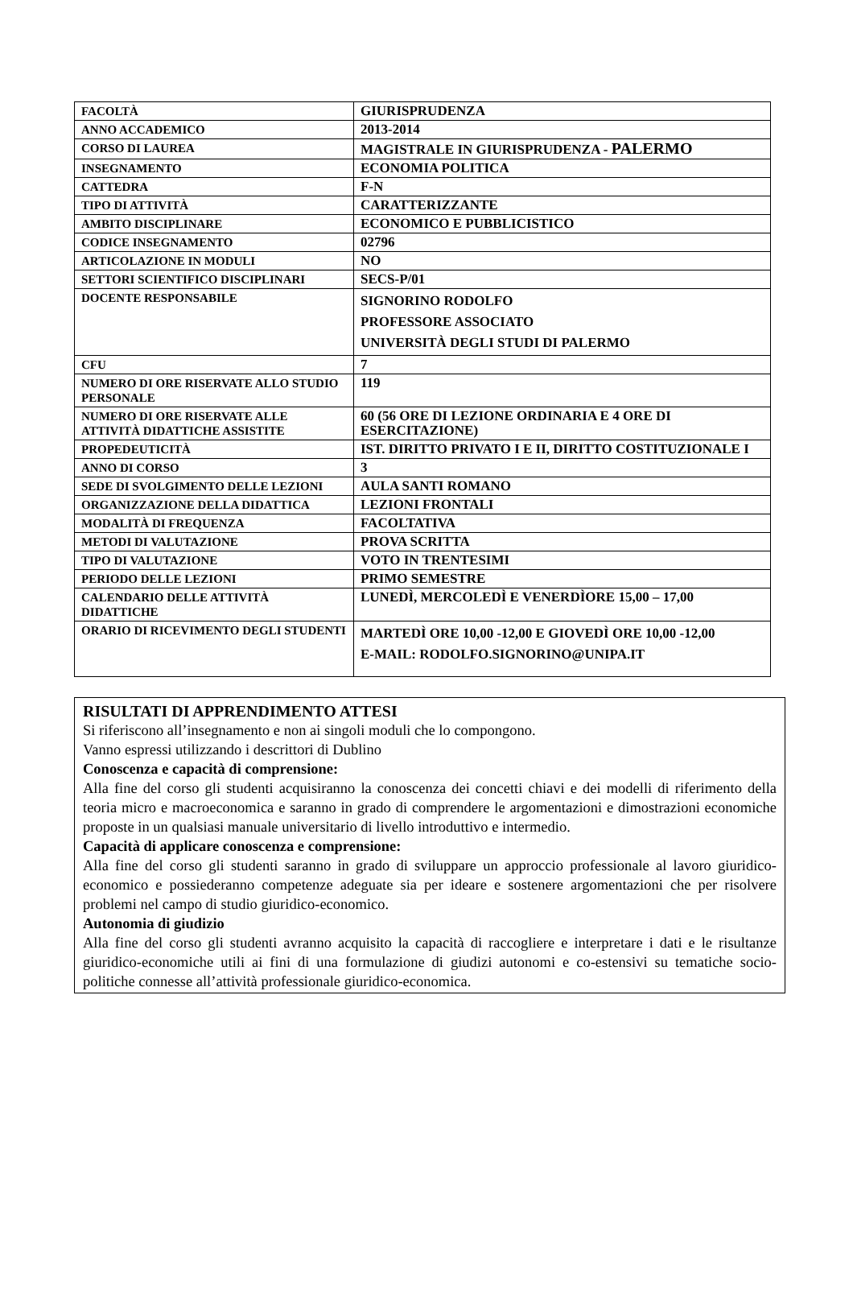| FACOLTÀ | GIURISPRUDENZA |
| ANNO ACCADEMICO | 2013-2014 |
| CORSO DI LAUREA | MAGISTRALE IN GIURISPRUDENZA - PALERMO |
| INSEGNAMENTO | ECONOMIA POLITICA |
| CATTEDRA | F-N |
| TIPO DI ATTIVITÀ | CARATTERIZZANTE |
| AMBITO DISCIPLINARE | ECONOMICO E PUBBLICISTICO |
| CODICE INSEGNAMENTO | 02796 |
| ARTICOLAZIONE IN MODULI | NO |
| SETTORI SCIENTIFICO DISCIPLINARI | SECS-P/01 |
| DOCENTE RESPONSABILE | SIGNORINO RODOLFO PROFESSORE ASSOCIATO UNIVERSITÀ DEGLI STUDI DI PALERMO |
| CFU | 7 |
| NUMERO DI ORE RISERVATE ALLO STUDIO PERSONALE | 119 |
| NUMERO DI ORE RISERVATE ALLE ATTIVITÀ DIDATTICHE ASSISTITE | 60 (56 ORE DI LEZIONE ORDINARIA E 4 ORE DI ESERCITAZIONE) |
| PROPEDEUTICITÀ | IST. DIRITTO PRIVATO I E II, DIRITTO COSTITUZIONALE I |
| ANNO DI CORSO | 3 |
| SEDE DI SVOLGIMENTO DELLE LEZIONI | AULA SANTI ROMANO |
| ORGANIZZAZIONE DELLA DIDATTICA | LEZIONI FRONTALI |
| MODALITÀ DI FREQUENZA | FACOLTATIVA |
| METODI DI VALUTAZIONE | PROVA SCRITTA |
| TIPO DI VALUTAZIONE | VOTO IN TRENTESIMI |
| PERIODO DELLE LEZIONI | PRIMO SEMESTRE |
| CALENDARIO DELLE ATTIVITÀ DIDATTICHE | LUNEDÌ, MERCOLEDÌ E VENERDÌORE 15,00 – 17,00 |
| ORARIO DI RICEVIMENTO DEGLI STUDENTI | MARTEDÌ ORE 10,00 -12,00 E GIOVEDÌ ORE 10,00 -12,00 E-MAIL: RODOLFO.SIGNORINO@UNIPA.IT |
RISULTATI DI APPRENDIMENTO ATTESI
Si riferiscono all’insegnamento e non ai singoli moduli che lo compongono.
Vanno espressi utilizzando i descrittori di Dublino
Conoscenza e capacità di comprensione:
Alla fine del corso gli studenti acquisiranno la conoscenza dei concetti chiavi e dei modelli di riferimento della teoria micro e macroeconomica e saranno in grado di comprendere le argomentazioni e dimostrazioni economiche proposte in un qualsiasi manuale universitario di livello introduttivo e intermedio.
Capacità di applicare conoscenza e comprensione:
Alla fine del corso gli studenti saranno in grado di sviluppare un approccio professionale al lavoro giuridico-economico e possiederanno competenze adeguate sia per ideare e sostenere argomentazioni che per risolvere problemi nel campo di studio giuridico-economico.
Autonomia di giudizio
Alla fine del corso gli studenti avranno acquisito la capacità di raccogliere e interpretare i dati e le risultanze giuridico-economiche utili ai fini di una formulazione di giudizi autonomi e co-estensivi su tematiche socio-politiche connesse all’attività professionale giuridico-economica.